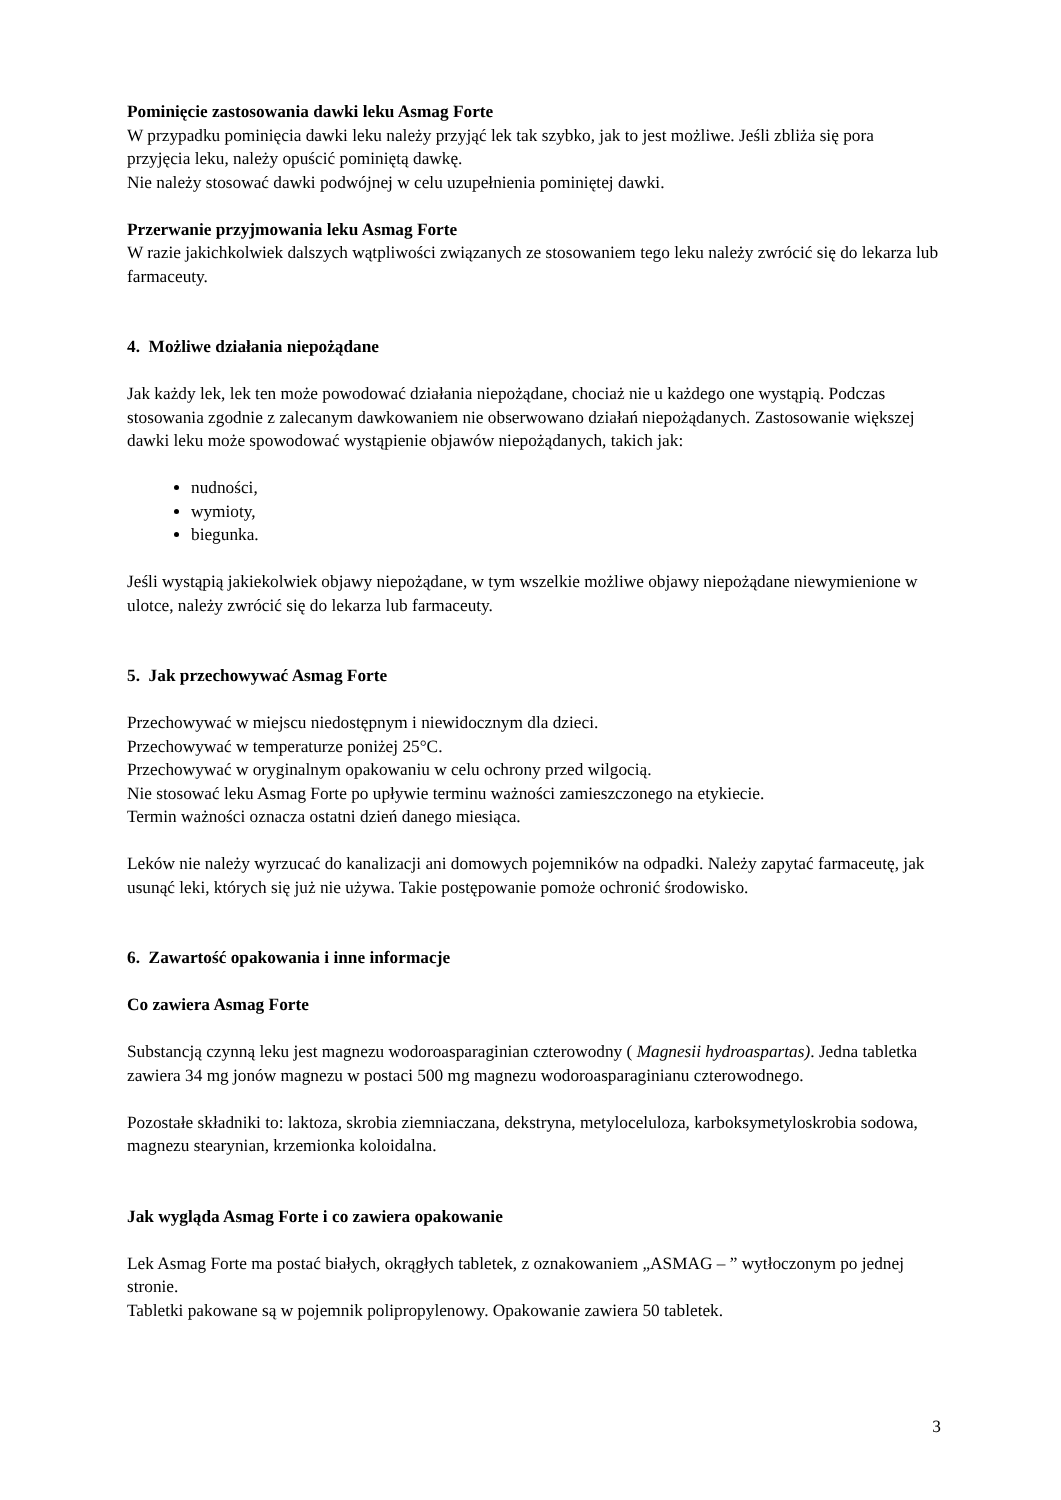Pominięcie zastosowania dawki leku Asmag Forte
W przypadku pominięcia dawki leku należy przyjąć lek tak szybko, jak to jest możliwe. Jeśli zbliża się pora przyjęcia leku, należy opuścić pominiętą dawkę.
Nie należy stosować dawki podwójnej w celu uzupełnienia pominiętej dawki.
Przerwanie przyjmowania leku Asmag Forte
W razie jakichkolwiek dalszych wątpliwości związanych ze stosowaniem tego leku należy zwrócić się do lekarza lub farmaceuty.
4. Możliwe działania niepożądane
Jak każdy lek, lek ten może powodować działania niepożądane, chociaż nie u każdego one wystąpią. Podczas stosowania zgodnie z zalecanym dawkowaniem nie obserwowano działań niepożądanych. Zastosowanie większej dawki leku może spowodować wystąpienie objawów niepożądanych, takich jak:
nudności,
wymioty,
biegunka.
Jeśli wystąpią jakiekolwiek objawy niepożądane, w tym wszelkie możliwe objawy niepożądane niewymienione w ulotce, należy zwrócić się do lekarza lub farmaceuty.
5. Jak przechowywać Asmag Forte
Przechowywać w miejscu niedostępnym i niewidocznym dla dzieci.
Przechowywać w temperaturze poniżej 25°C.
Przechowywać w oryginalnym opakowaniu w celu ochrony przed wilgocią.
Nie stosować leku Asmag Forte po upływie terminu ważności zamieszczonego na etykiecie.
Termin ważności oznacza ostatni dzień danego miesiąca.
Leków nie należy wyrzucać do kanalizacji ani domowych pojemników na odpadki. Należy zapytać farmaceutę, jak usunąć leki, których się już nie używa. Takie postępowanie pomoże ochronić środowisko.
6. Zawartość opakowania i inne informacje
Co zawiera Asmag Forte
Substancją czynną leku jest magnezu wodoroasparaginian czterowodny ( Magnesii hydroaspartas). Jedna tabletka zawiera 34 mg jonów magnezu w postaci 500 mg magnezu wodoroasparaginianu czterowodnego.
Pozostałe składniki to: laktoza, skrobia ziemniaczana, dekstryna, metyloceluloza, karboksymetyloskrobia sodowa, magnezu stearynian, krzemionka koloidalna.
Jak wygląda Asmag Forte i co zawiera opakowanie
Lek Asmag Forte ma postać białych, okrągłych tabletek, z oznakowaniem „ASMAG – ” wytłoczonym po jednej stronie.
Tabletki pakowane są w pojemnik polipropylenowy. Opakowanie zawiera 50 tabletek.
3